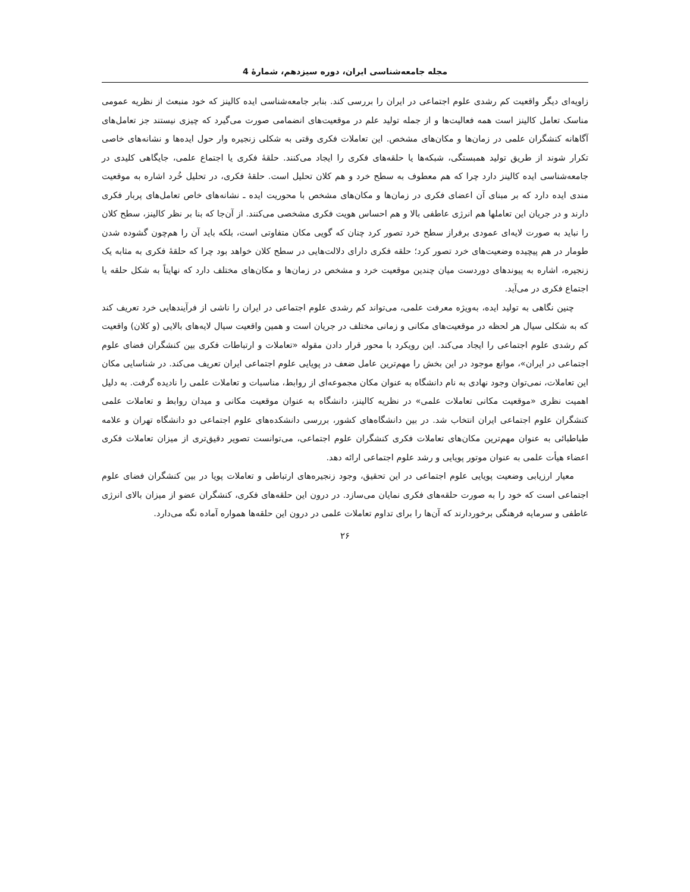مجله جامعه‌شناسی ایران، دوره سیزدهم، شمارهٔ 4
زاویه‌ای دیگر واقعیت کم رشدی علوم اجتماعی در ایران را بررسی کند. بنابر جامعه‌شناسی ایده کالینز که خود منبعث از نظریه عمومی مناسک تعامل کالینز است همه فعالیت‌ها و از جمله تولید علم در موقعیت‌های انضمامی صورت می‌گیرد که چیزی نیستند جز تعامل‌های آگاهانه کنشگران علمی در زمان‌ها و مکان‌های مشخص. این تعاملات فکری وقتی به شکلی زنجیره وار حول ایده‌ها و نشانه‌های خاصی تکرار شوند از طریق تولید همبستگی، شبکه‌ها یا حلقه‌های فکری را ایجاد می‌کنند. حلقهٔ فکری یا اجتماع علمی، جایگاهی کلیدی در جامعه‌شناسی ایده کالینز دارد چرا که هم معطوف به سطح خرد و هم کلان تحلیل است. حلقهٔ فکری، در تحلیل خُرد اشاره به موقعیت مندی ایده دارد که بر مبنای آن اعضای فکری در زمان‌ها و مکان‌های مشخص با محوریت ایده ـ نشانه‌های خاص تعامل‌های پربار فکری دارند و در جریان این تعاملها هم انرژی عاطفی بالا و هم احساس هویت فکری مشخصی می‌کنند. از آن‌جا که بنا بر نظر کالینز، سطح کلان را نباید به صورت لایه‌ای عمودی برفراز سطح خرد تصور کرد چنان که گویی مکان متفاوتی است، بلکه باید آن را هم‌چون گشوده شدن طومار در هم پیچیده وضعیت‌های خرد تصور کرد؛ حلقه فکری دارای دلالت‌هایی در سطح کلان خواهد بود چرا که حلقهٔ فکری به مثابه یک زنجیره، اشاره به پیوندهای دوردست میان چندین موقعیت خرد و مشخص در زمان‌ها و مکان‌های مختلف دارد که نهایتاً به شکل حلقه یا اجتماع فکری در می‌آید.
چنین نگاهی به تولید ایده، به‌ویژه معرفت علمی، می‌تواند کم رشدی علوم اجتماعی در ایران را ناشی از فرآیندهایی خرد تعریف کند که به شکلی سیال هر لحظه در موقعیت‌های مکانی و زمانی مختلف در جریان است و همین واقعیت سیال لایه‌های بالایی (و کلان) واقعیت کم رشدی علوم اجتماعی را ایجاد می‌کند. این رویکرد با محور قرار دادن مقوله «تعاملات و ارتباطات فکری بین کنشگران فضای علوم اجتماعی در ایران»، موانع موجود در این بخش را مهم‌ترین عامل ضعف در پویایی علوم اجتماعی ایران تعریف می‌کند. در شناسایی مکان این تعاملات، نمی‌توان وجود نهادی به نام دانشگاه به عنوان مکان مجموعه‌ای از روابط، مناسبات و تعاملات علمی را نادیده گرفت. به دلیل اهمیت نظری «موقعیت مکانی تعاملات علمی» در نظریه کالینز، دانشگاه به عنوان موقعیت مکانی و میدان روابط و تعاملات علمی کنشگران علوم اجتماعی ایران انتخاب شد. در بین دانشگاه‌های کشور، بررسی دانشکده‌های علوم اجتماعی دو دانشگاه تهران و علامه طباطبائی به عنوان مهم‌ترین مکان‌های تعاملات فکری کنشگران علوم اجتماعی، می‌توانست تصویر دقیق‌تری از میزان تعاملات فکری اعضاء هیأت علمی به عنوان موتور پویایی و رشد علوم اجتماعی ارائه دهد.
معیار ارزیابی وضعیت پویایی علوم اجتماعی در این تحقیق، وجود زنجیره‌های ارتباطی و تعاملات پویا در بین کنشگران فضای علوم اجتماعی است که خود را به صورت حلقه‌های فکری نمایان می‌سازد. در درون این حلقه‌های فکری، کنشگران عضو از میزان بالای انرژی عاطفی و سرمایه فرهنگی برخوردارند که آن‌ها را برای تداوم تعاملات علمی در درون این حلقه‌ها همواره آماده نگه می‌دارد.
۲۶